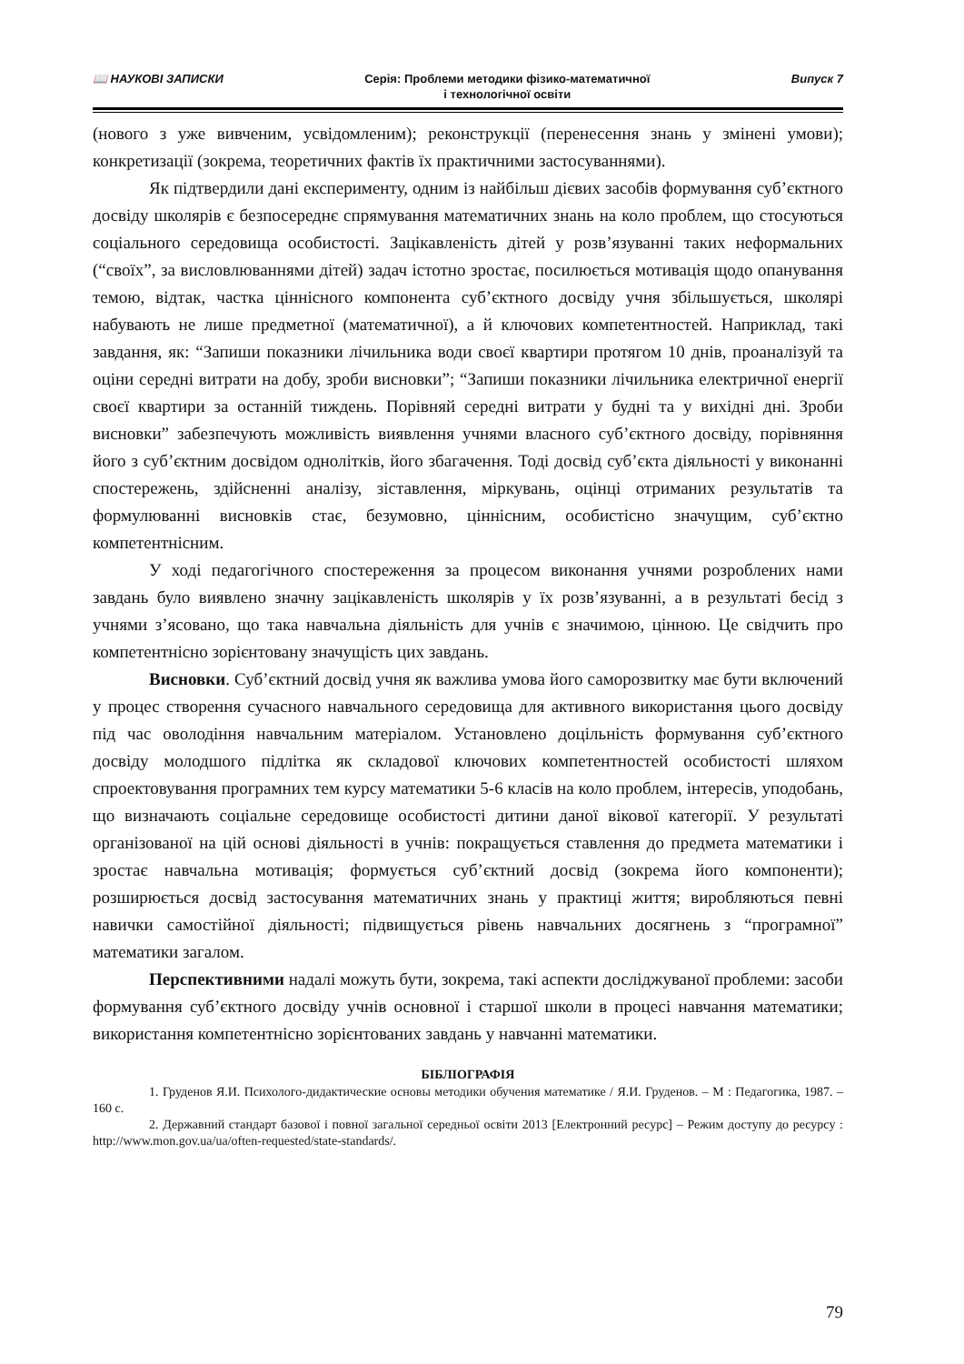📖 НАУКОВІ ЗАПИСКИ Серія: Проблеми методики фізико-математичної
і технологічної освіти
Випуск 7
(нового з уже вивченим, усвідомленим); реконструкції (перенесення знань у змінені умови); конкретизації (зокрема, теоретичних фактів їх практичними застосуваннями).
Як підтвердили дані експерименту, одним із найбільш дієвих засобів формування суб’єктного досвіду школярів є безпосереднє спрямування математичних знань на коло проблем, що стосуються соціального середовища особистості. Зацікавленість дітей у розв’язуванні таких неформальних (“своїх”, за висловлюваннями дітей) задач істотно зростає, посилюється мотивація щодо опанування темою, відтак, частка ціннісного компонента суб’єктного досвіду учня збільшується, школярі набувають не лише предметної (математичної), а й ключових компетентностей. Наприклад, такі завдання, як: “Запиши показники лічильника води своєї квартири протягом 10 днів, проаналізуй та оціни середні витрати на добу, зроби висновки”; “Запиши показники лічильника електричної енергії своєї квартири за останній тиждень. Порівняй середні витрати у будні та у вихідні дні. Зроби висновки” забезпечують можливість виявлення учнями власного суб’єктного досвіду, порівняння його з суб’єктним досвідом однолітків, його збагачення. Тоді досвід суб’єкта діяльності у виконанні спостережень, здійсненні аналізу, зіставлення, міркувань, оцінці отриманих результатів та формулюванні висновків стає, безумовно, ціннісним, особистісно значущим, суб’єктно компетентнісним.
У ході педагогічного спостереження за процесом виконання учнями розроблених нами завдань було виявлено значну зацікавленість школярів у їх розв’язуванні, а в результаті бесід з учнями з’ясовано, що така навчальна діяльність для учнів є значимою, цінною. Це свідчить про компетентнісно зорієнтовану значущість цих завдань.
Висновки. Суб’єктний досвід учня як важлива умова його саморозвитку має бути включений у процес створення сучасного навчального середовища для активного використання цього досвіду під час оволодіння навчальним матеріалом. Установлено доцільність формування суб’єктного досвіду молодшого підлітка як складової ключових компетентностей особистості шляхом спроектовування програмних тем курсу математики 5-6 класів на коло проблем, інтересів, уподобань, що визначають соціальне середовище особистості дитини даної вікової категорії. У результаті організованої на цій основі діяльності в учнів: покращується ставлення до предмета математики і зростає навчальна мотивація; формується суб’єктний досвід (зокрема його компоненти); розширюється досвід застосування математичних знань у практиці життя; виробляються певні навички самостійної діяльності; підвищується рівень навчальних досягнень з “програмної” математики загалом.
Перспективними надалі можуть бути, зокрема, такі аспекти досліджуваної проблеми: засоби формування суб’єктного досвіду учнів основної і старшої школи в процесі навчання математики; використання компетентнісно зорієнтованих завдань у навчанні математики.
БІБЛІОГРАФІЯ
1. Груденов Я.И. Психолого-дидактические основы методики обучения математике / Я.И. Груденов. – М : Педагогика, 1987. – 160 с.
2. Державний стандарт базової і повної загальної середньої освіти 2013 [Електронний ресурс] – Режим доступу до ресурсу : http://www.mon.gov.ua/ua/often-requested/state-standards/.
79